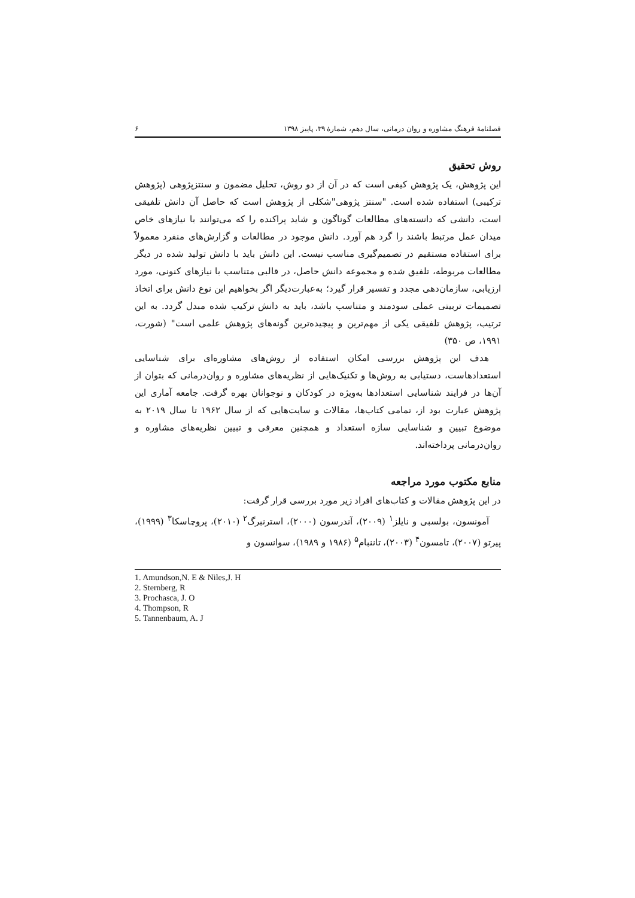فصلنامهٔ فرهنگ مشاوره و روان درمانی، سال دهم، شمارهٔ ۳۹، پاییز ۱۳۹۸ ۶
روش تحقیق
این پژوهش، یک پژوهش کیفی است که در آن از دو روش، تحلیل مضمون و سنتزپژوهی (پژوهش ترکیبی) استفاده شده است. "سنتز پژوهی"شکلی از پژوهش است که حاصل آن دانش تلفیقی است، دانشی که دانسته‌های مطالعات گوناگون و شاید پراکنده را که می‌توانند با نیازهای خاص میدان عمل مرتبط باشند را گرد هم آورد. دانش موجود در مطالعات و گزارش‌های منفرد معمولاً برای استفاده مستقیم در تصمیم‌گیری مناسب نیست. این دانش باید با دانش تولید شده در دیگر مطالعات مربوطه، تلفیق شده و مجموعه دانش حاصل، در قالبی متناسب با نیازهای کنونی، مورد ارزیابی، سازمان‌دهی مجدد و تفسیر قرار گیرد؛ به‌عبارت‌دیگر اگر بخواهیم این نوع دانش برای اتخاذ تصمیمات تربیتی عملی سودمند و متناسب باشد، باید به دانش ترکیب شده مبدل گردد. به این ترتیب، پژوهش تلفیقی یکی از مهم‌ترین و پیچیده‌ترین گونه‌های پژوهش علمی است" (شورت، ۱۹۹۱، ص ۳۵۰)
هدف این پژوهش بررسی امکان استفاده از روش‌های مشاوره‌ای برای شناسایی استعدادهاست، دستیابی به روش‌ها و تکنیک‌هایی از نظریه‌های مشاوره و روان‌درمانی که بتوان از آن‌ها در فرایند شناسایی استعدادها به‌ویژه در کودکان و نوجوانان بهره گرفت. جامعه آماری این پژوهش عبارت بود از، تمامی کتاب‌ها، مقالات و سایت‌هایی که از سال ۱۹۶۲ تا سال ۲۰۱۹ به موضوع تبیین و شناسایی سازه استعداد و همچنین معرفی و تبیین نظریه‌های مشاوره و روان‌درمانی پرداخته‌اند.
منابع مکتوب مورد مراجعه
در این پژوهش مقالات و کتاب‌های افراد زیر مورد بررسی قرار گرفت:
آمونسون، بولسبی و نایلز<sup>۱</sup> (۲۰۰۹)، آندرسون (۲۰۰۰)، استرنبرگ<sup>۲</sup> (۲۰۱۰)، پروچاسکا<sup>۳</sup> (۱۹۹۹)، پیرتو (۲۰۰۷)، تامسون<sup>۴</sup> (۲۰۰۳)، تاننبام<sup>۵</sup> (۱۹۸۶ و ۱۹۸۹)، سوانسون و
1. Amundson,N. E & Niles,J. H
2. Sternberg, R
3. Prochasca, J. O
4. Thompson, R
5. Tannenbaum, A. J